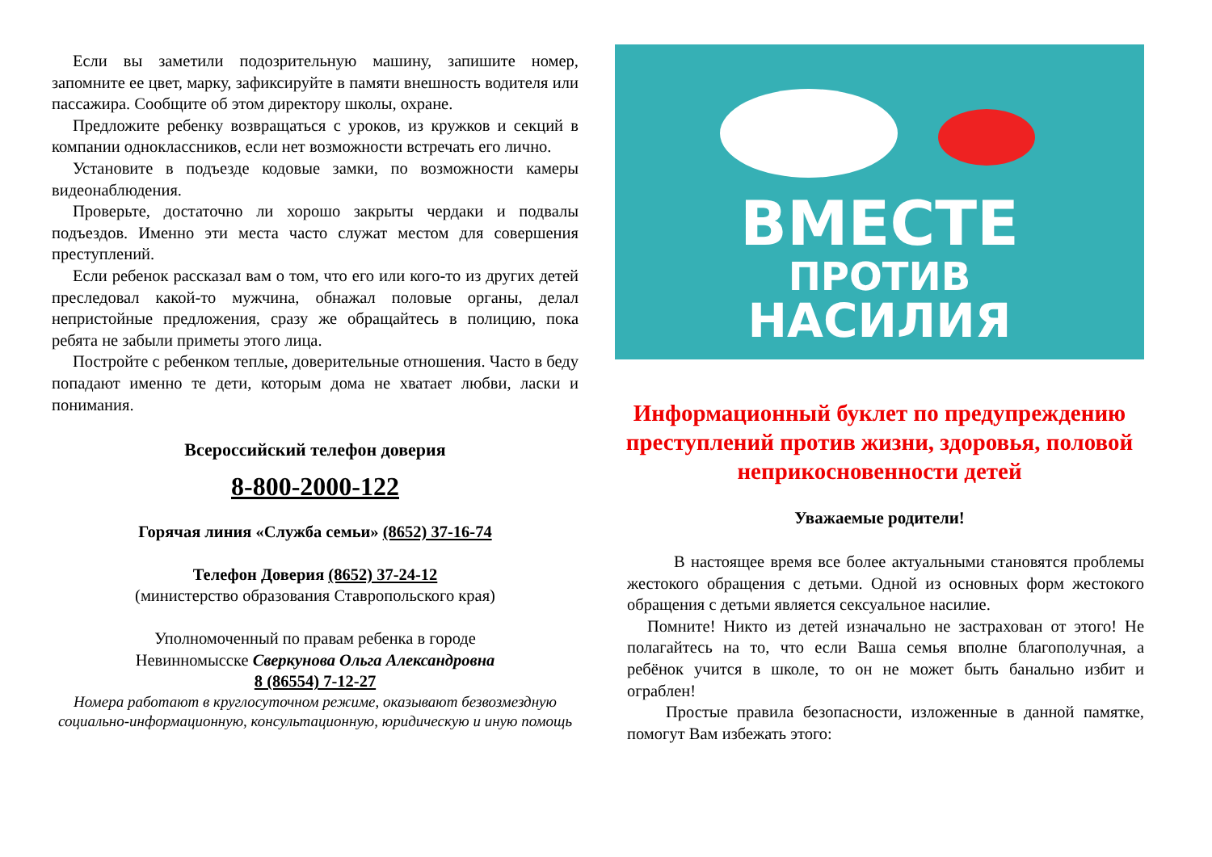Если вы заметили подозрительную машину, запишите номер, запомните ее цвет, марку, зафиксируйте в памяти внешность водителя или пассажира. Сообщите об этом директору школы, охране.
Предложите ребенку возвращаться с уроков, из кружков и секций в компании одноклассников, если нет возможности встречать его лично.
Установите в подъезде кодовые замки, по возможности камеры видеонаблюдения.
Проверьте, достаточно ли хорошо закрыты чердаки и подвалы подъездов. Именно эти места часто служат местом для совершения преступлений.
Если ребенок рассказал вам о том, что его или кого-то из других детей преследовал какой-то мужчина, обнажал половые органы, делал непристойные предложения, сразу же обращайтесь в полицию, пока ребята не забыли приметы этого лица.
Постройте с ребенком теплые, доверительные отношения. Часто в беду попадают именно те дети, которым дома не хватает любви, ласки и понимания.
Всероссийский телефон доверия
8-800-2000-122
Горячая линия «Служба семьи» (8652) 37-16-74
Телефон Доверия (8652) 37-24-12
(министерство образования Ставропольского края)
Уполномоченный по правам ребенка в городе
Невинномысске Сверкунова Ольга Александровна
8 (86554) 7-12-27
Номера работают в круглосуточном режиме, оказывают безвозмездную социально-информационную, консультационную, юридическую и иную помощь
ВМЕСТЕ
ПРОТИВ
НАСИЛИЯ
Информационный буклет по предупреждению преступлений против жизни, здоровья, половой неприкосновенности детей
Уважаемые родители!
В настоящее время все более актуальными становятся проблемы жестокого обращения с детьми. Одной из основных форм жестокого обращения с детьми является сексуальное насилие.
Помните! Никто из детей изначально не застрахован от этого! Не полагайтесь на то, что если Ваша семья вполне благополучная, а ребёнок учится в школе, то он не может быть банально избит и ограблен!
Простые правила безопасности, изложенные в данной памятке, помогут Вам избежать этого: